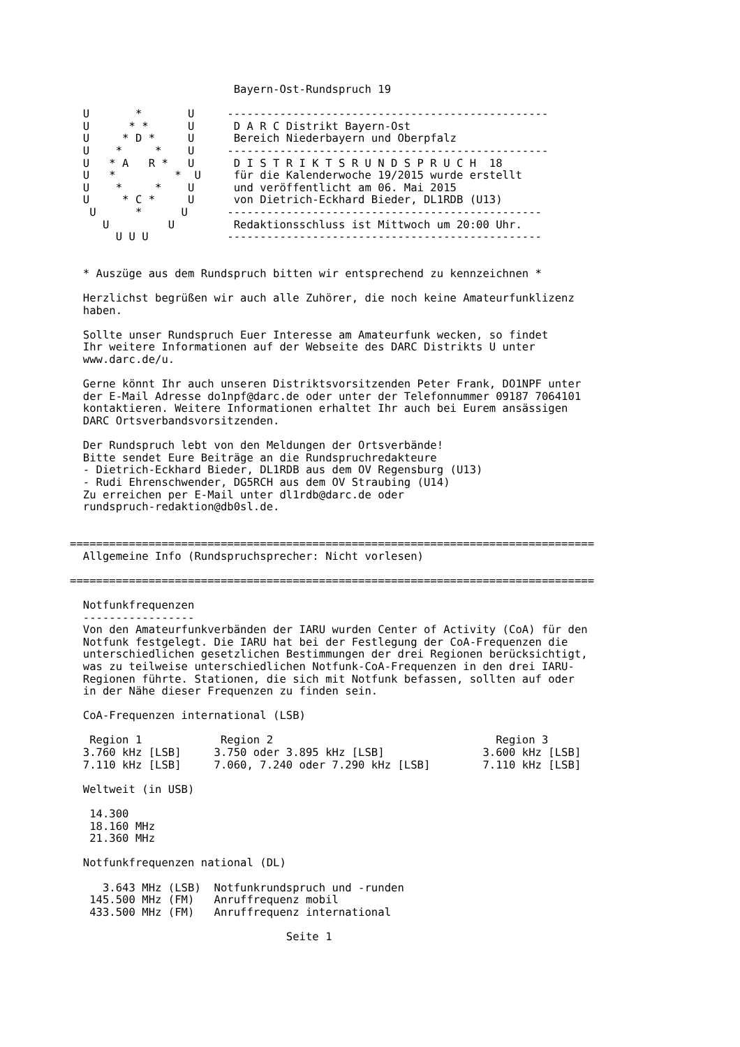Bayern-Ost-Rundspruch 19

  U       *       U     -------------------------------------------------
  U      * *      U      D A R C Distrikt Bayern-Ost
  U     * D *     U      Bereich Niederbayern und Oberpfalz
  U    *     *    U     -------------------------------------------------
  U   * A   R *   U      D I S T R I K T S R U N D S P R U C H  18
  U   *         *  U     für die Kalenderwoche 19/2015 wurde erstellt
  U    *     *    U      und veröffentlicht am 06. Mai 2015
  U     * C *     U      von Dietrich-Eckhard Bieder, DL1RDB (U13)
   U      *      U      ------------------------------------------------
     U         U         Redaktionsschluss ist Mittwoch um 20:00 Uhr.
       U U U            ------------------------------------------------


  * Auszüge aus dem Rundspruch bitten wir entsprechend zu kennzeichnen *

  Herzlichst begrüßen wir auch alle Zuhörer, die noch keine Amateurfunklizenz
  haben.

  Sollte unser Rundspruch Euer Interesse am Amateurfunk wecken, so findet
  Ihr weitere Informationen auf der Webseite des DARC Distrikts U unter
  www.darc.de/u.

  Gerne könnt Ihr auch unseren Distriktsvorsitzenden Peter Frank, DO1NPF unter
  der E-Mail Adresse do1npf@darc.de oder unter der Telefonnummer 09187 7064101
  kontaktieren. Weitere Informationen erhaltet Ihr auch bei Eurem ansässigen
  DARC Ortsverbandsvorsitzenden.

  Der Rundspruch lebt von den Meldungen der Ortsverbände!
  Bitte sendet Eure Beiträge an die Rundspruchredakteure
  - Dietrich-Eckhard Bieder, DL1RDB aus dem OV Regensburg (U13)
  - Rudi Ehrenschwender, DG5RCH aus dem OV Straubing (U14)
  Zu erreichen per E-Mail unter dl1rdb@darc.de oder
  rundspruch-redaktion@db0sl.de.


================================================================================
  Allgemeine Info (Rundspruchsprecher: Nicht vorlesen)

================================================================================

  Notfunkfrequenzen
  -----------------
  Von den Amateurfunkverbänden der IARU wurden Center of Activity (CoA) für den
  Notfunk festgelegt. Die IARU hat bei der Festlegung der CoA-Frequenzen die
  unterschiedlichen gesetzlichen Bestimmungen der drei Regionen berücksichtigt,
  was zu teilweise unterschiedlichen Notfunk-CoA-Frequenzen in den drei IARU-
  Regionen führte. Stationen, die sich mit Notfunk befassen, sollten auf oder
  in der Nähe dieser Frequenzen zu finden sein.

  CoA-Frequenzen international (LSB)

   Region 1            Region 2                                  Region 3
  3.760 kHz [LSB]     3.750 oder 3.895 kHz [LSB]               3.600 kHz [LSB]
  7.110 kHz [LSB]     7.060, 7.240 oder 7.290 kHz [LSB]        7.110 kHz [LSB]

  Weltweit (in USB)

   14.300
   18.160 MHz
   21.360 MHz

  Notfunkfrequenzen national (DL)

     3.643 MHz (LSB)  Notfunkrundspruch und -runden
   145.500 MHz (FM)   Anruffrequenz mobil
   433.500 MHz (FM)   Anruffrequenz international

                                 Seite 1